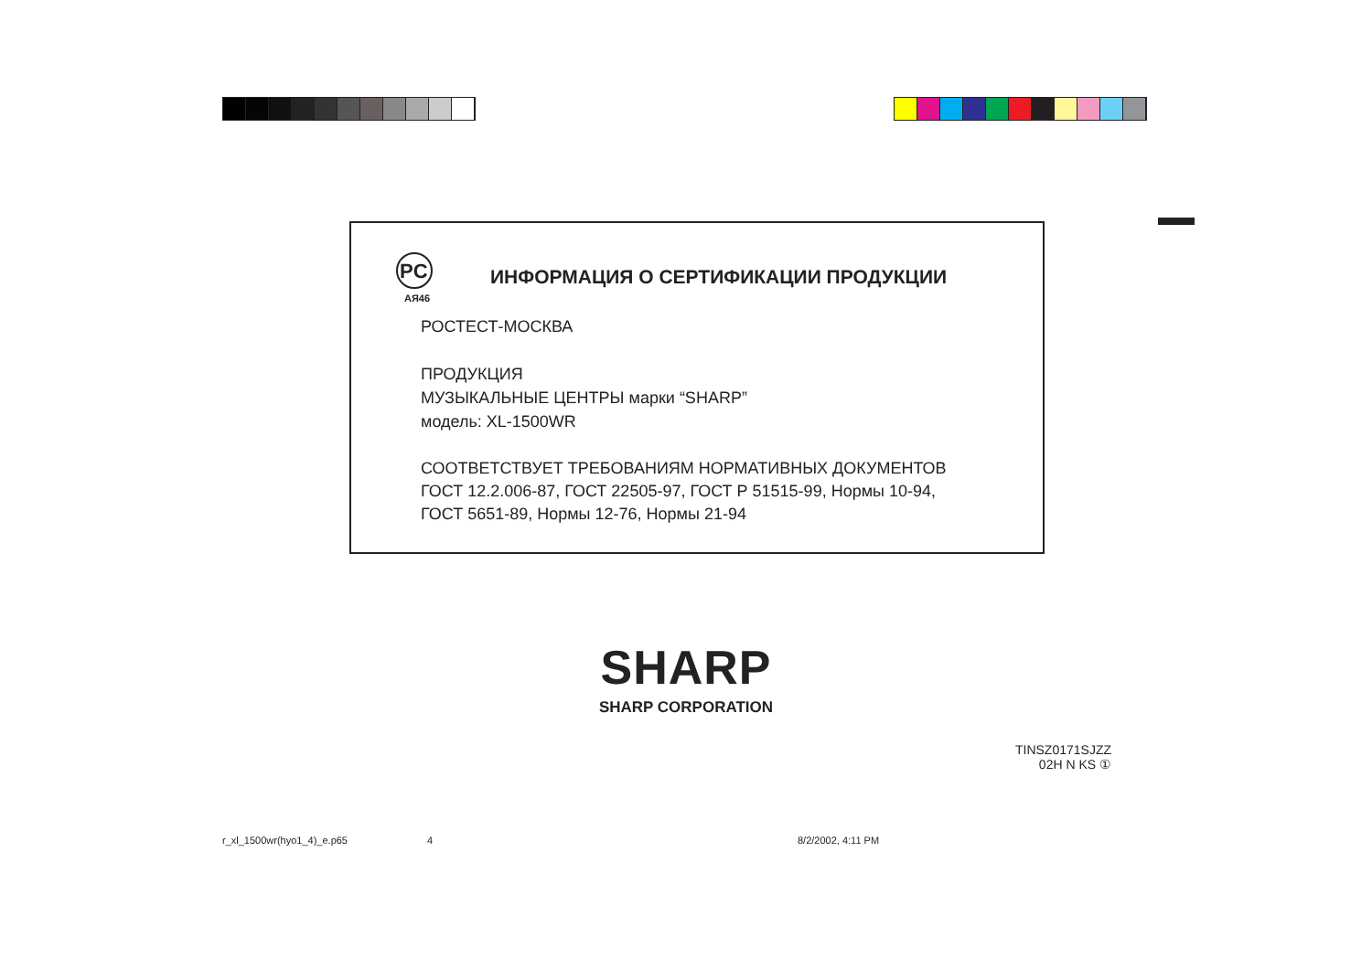PC
АЯ46
ИНФОРМАЦИЯ О СЕРТИФИКАЦИИ ПРОДУКЦИИ
РОСТЕСТ-МОСКВА
ПРОДУКЦИЯ
МУЗЫКАЛЬНЫЕ ЦЕНТРЫ марки “SHARP”
модель: XL-1500WR
СООТВЕТСТВУЕТ ТРЕБОВАНИЯМ НОРМАТИВНЫХ ДОКУМЕНТОВ
ГОСТ 12.2.006-87, ГОСТ 22505-97, ГОСТ Р 51515-99, Нормы 10-94,
ГОСТ 5651-89, Нормы 12-76, Нормы 21-94
SHARP
SHARP CORPORATION
TINSZ0171SJZZ
02H N KS ①
r_xl_1500wr(hyo1_4)_e.p65 4 8/2/2002, 4:11 PM